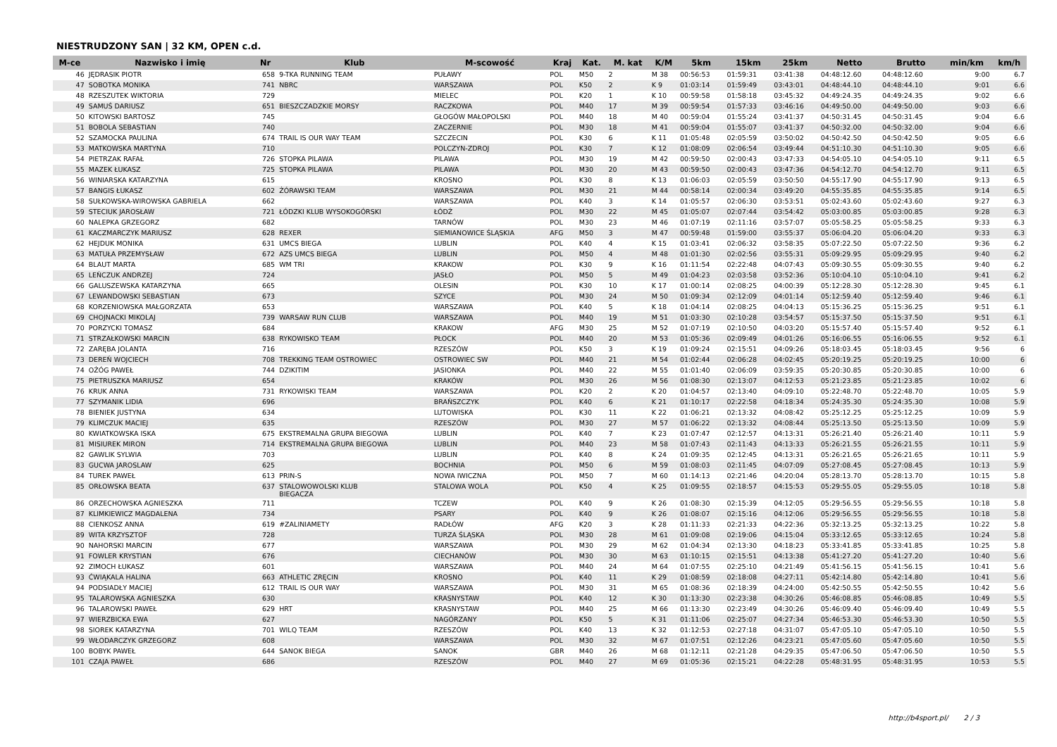NIESTRUDZONY SAN | 32 KM, OPEN c.d.
| M-ce | Nazwisko i imię | Nr | Klub | M-scowość | Kraj | Kat. | M. kat | K/M | 5km | 15km | 25km | Netto | Brutto | min/km | km/h |
| --- | --- | --- | --- | --- | --- | --- | --- | --- | --- | --- | --- | --- | --- | --- | --- |
| 46 | JĘDRASIK PIOTR | 658 | 9-TKA RUNNING TEAM | PUŁAWY | POL | M50 | 2 | M 38 | 00:56:53 | 01:59:31 | 03:41:38 | 04:48:12.60 | 04:48:12.60 | 9:00 | 6.7 |
| 47 | SOBOTKA MONIKA | 741 | NBRC | WARSZAWA | POL | K50 | 2 | K 9 | 01:03:14 | 01:59:49 | 03:43:01 | 04:48:44.10 | 04:48:44.10 | 9:01 | 6.6 |
| 48 | RZESZUTEK WIKTORIA | 729 | | MIELEC | POL | K20 | 1 | K 10 | 00:59:58 | 01:58:18 | 03:45:32 | 04:49:24.35 | 04:49:24.35 | 9:02 | 6.6 |
| 49 | SAMUŚ DARIUSZ | 651 | BIESZCZADZKIE MORSY | RACZKOWA | POL | M40 | 17 | M 39 | 00:59:54 | 01:57:33 | 03:46:16 | 04:49:50.00 | 04:49:50.00 | 9:03 | 6.6 |
| 50 | KITOWSKI BARTOSZ | 745 | | GŁOGÓW MAŁOPOLSKI | POL | M40 | 18 | M 40 | 00:59:04 | 01:55:24 | 03:41:37 | 04:50:31.45 | 04:50:31.45 | 9:04 | 6.6 |
| 51 | BOBOLA SEBASTIAN | 740 | | ZACZERNIE | POL | M30 | 18 | M 41 | 00:59:04 | 01:55:07 | 03:41:37 | 04:50:32.00 | 04:50:32.00 | 9:04 | 6.6 |
| 52 | SZAMOCKA PAULINA | 674 | TRAIL IS OUR WAY TEAM | SZCZECIN | POL | K30 | 6 | K 11 | 01:05:48 | 02:05:59 | 03:50:02 | 04:50:42.50 | 04:50:42.50 | 9:05 | 6.6 |
| 53 | MATKOWSKA MARTYNA | 710 | | POLCZYN-ZDROJ | POL | K30 | 7 | K 12 | 01:08:09 | 02:06:54 | 03:49:44 | 04:51:10.30 | 04:51:10.30 | 9:05 | 6.6 |
| 54 | PIETRZAK RAFAŁ | 726 | STOPKA PILAWA | PILAWA | POL | M30 | 19 | M 42 | 00:59:50 | 02:00:43 | 03:47:33 | 04:54:05.10 | 04:54:05.10 | 9:11 | 6.5 |
| 55 | MAZEK ŁUKASZ | 725 | STOPKA PILAWA | PILAWA | POL | M30 | 20 | M 43 | 00:59:50 | 02:00:43 | 03:47:36 | 04:54:12.70 | 04:54:12.70 | 9:11 | 6.5 |
| 56 | WINIARSKA KATARZYNA | 615 | | KROSNO | POL | K30 | 8 | K 13 | 01:06:03 | 02:05:59 | 03:50:50 | 04:55:17.90 | 04:55:17.90 | 9:13 | 6.5 |
| 57 | BANGIS ŁUKASZ | 602 | ŻÓRAWSKI TEAM | WARSZAWA | POL | M30 | 21 | M 44 | 00:58:14 | 02:00:34 | 03:49:20 | 04:55:35.85 | 04:55:35.85 | 9:14 | 6.5 |
| 58 | SUŁKOWSKA-WIROWSKA GABRIELA | 662 | | WARSZAWA | POL | K40 | 3 | K 14 | 01:05:57 | 02:06:30 | 03:53:51 | 05:02:43.60 | 05:02:43.60 | 9:27 | 6.3 |
| 59 | STECIUK JAROSŁAW | 721 | ŁÓDZKI KLUB WYSOKOGÓRSKI | ŁÓDŹ | POL | M30 | 22 | M 45 | 01:05:07 | 02:07:44 | 03:54:42 | 05:03:00.85 | 05:03:00.85 | 9:28 | 6.3 |
| 60 | NALEPKA GRZEGORZ | 682 | | TARNÓW | POL | M30 | 23 | M 46 | 01:07:19 | 02:11:16 | 03:57:07 | 05:05:58.25 | 05:05:58.25 | 9:33 | 6.3 |
| 61 | KACZMARCZYK MARIUSZ | 628 | REXER | SIEMIANOWICE ŚLĄSKIA | AFG | M50 | 3 | M 47 | 00:59:48 | 01:59:00 | 03:55:37 | 05:06:04.20 | 05:06:04.20 | 9:33 | 6.3 |
| 62 | HEJDUK MONIKA | 631 | UMCS BIEGA | LUBLIN | POL | K40 | 4 | K 15 | 01:03:41 | 02:06:32 | 03:58:35 | 05:07:22.50 | 05:07:22.50 | 9:36 | 6.2 |
| 63 | MATUŁA PRZEMYSŁAW | 672 | AZS UMCS BIEGA | LUBLIN | POL | M50 | 4 | M 48 | 01:01:30 | 02:02:56 | 03:55:31 | 05:09:29.95 | 05:09:29.95 | 9:40 | 6.2 |
| 64 | BLAUT MARTA | 685 | WM TRI | KRAKOW | POL | K30 | 9 | K 16 | 01:11:54 | 02:22:48 | 04:07:43 | 05:09:30.55 | 05:09:30.55 | 9:40 | 6.2 |
| 65 | LEŃCZUK ANDRZEJ | 724 | | JASŁO | POL | M50 | 5 | M 49 | 01:04:23 | 02:03:58 | 03:52:36 | 05:10:04.10 | 05:10:04.10 | 9:41 | 6.2 |
| 66 | GALUSZEWSKA KATARZYNA | 665 | | OLESIN | POL | K30 | 10 | K 17 | 01:00:14 | 02:08:25 | 04:00:39 | 05:12:28.30 | 05:12:28.30 | 9:45 | 6.1 |
| 67 | LEWANDOWSKI SEBASTIAN | 673 | | SZYCE | POL | M30 | 24 | M 50 | 01:09:34 | 02:12:09 | 04:01:14 | 05:12:59.40 | 05:12:59.40 | 9:46 | 6.1 |
| 68 | KORZENIOWSKA MAŁGORZATA | 653 | | WARSZAWA | POL | K40 | 5 | K 18 | 01:04:14 | 02:08:25 | 04:04:13 | 05:15:36.25 | 05:15:36.25 | 9:51 | 6.1 |
| 69 | CHOJNACKI MIKOLAJ | 739 | WARSAW RUN CLUB | WARSZAWA | POL | M40 | 19 | M 51 | 01:03:30 | 02:10:28 | 03:54:57 | 05:15:37.50 | 05:15:37.50 | 9:51 | 6.1 |
| 70 | PORZYCKI TOMASZ | 684 | | KRAKOW | AFG | M30 | 25 | M 52 | 01:07:19 | 02:10:50 | 04:03:20 | 05:15:57.40 | 05:15:57.40 | 9:52 | 6.1 |
| 71 | STRZAŁKOWSKI MARCIN | 638 | RYKOWISKO TEAM | PŁOCK | POL | M40 | 20 | M 53 | 01:05:36 | 02:09:49 | 04:01:26 | 05:16:06.55 | 05:16:06.55 | 9:52 | 6.1 |
| 72 | ZARĘBA JOLANTA | 716 | | RZESZÓW | POL | K50 | 3 | K 19 | 01:09:24 | 02:15:51 | 04:09:26 | 05:18:03.45 | 05:18:03.45 | 9:56 | 6 |
| 73 | DEREŃ WOJCIECH | 708 | TREKKING TEAM OSTROWIEC | OSTROWIEC SW | POL | M40 | 21 | M 54 | 01:02:44 | 02:06:28 | 04:02:45 | 05:20:19.25 | 05:20:19.25 | 10:00 | 6 |
| 74 | OŻÓG PAWEŁ | 744 | DZIKITIM | JASIONKA | POL | M40 | 22 | M 55 | 01:01:40 | 02:06:09 | 03:59:35 | 05:20:30.85 | 05:20:30.85 | 10:00 | 6 |
| 75 | PIETRUSZKA MARIUSZ | 654 | | KRAKÓW | POL | M30 | 26 | M 56 | 01:08:30 | 02:13:07 | 04:12:53 | 05:21:23.85 | 05:21:23.85 | 10:02 | 6 |
| 76 | KRUK ANNA | 731 | RYKOWISKI TEAM | WARSZAWA | POL | K20 | 2 | K 20 | 01:04:57 | 02:13:40 | 04:09:10 | 05:22:48.70 | 05:22:48.70 | 10:05 | 5.9 |
| 77 | SZYMANIK LIDIA | 696 | | BRAŃSZCZYK | POL | K40 | 6 | K 21 | 01:10:17 | 02:22:58 | 04:18:34 | 05:24:35.30 | 05:24:35.30 | 10:08 | 5.9 |
| 78 | BIENIEK JUSTYNA | 634 | | LUTOWISKA | POL | K30 | 11 | K 22 | 01:06:21 | 02:13:32 | 04:08:42 | 05:25:12.25 | 05:25:12.25 | 10:09 | 5.9 |
| 79 | KLIMCZUK MACIEJ | 635 | | RZESZÓW | POL | M30 | 27 | M 57 | 01:06:22 | 02:13:32 | 04:08:44 | 05:25:13.50 | 05:25:13.50 | 10:09 | 5.9 |
| 80 | KWIATKOWSKA ISKA | 675 | EKSTREMALNA GRUPA BIEGOWA | LUBLIN | POL | K40 | 7 | K 23 | 01:07:47 | 02:12:57 | 04:13:31 | 05:26:21.40 | 05:26:21.40 | 10:11 | 5.9 |
| 81 | MISIUREK MIRON | 714 | EKSTREMALNA GRUPA BIEGOWA | LUBLIN | POL | M40 | 23 | M 58 | 01:07:43 | 02:11:43 | 04:13:33 | 05:26:21.55 | 05:26:21.55 | 10:11 | 5.9 |
| 82 | GAWLIK SYLWIA | 703 | | LUBLIN | POL | K40 | 8 | K 24 | 01:09:35 | 02:12:45 | 04:13:31 | 05:26:21.65 | 05:26:21.65 | 10:11 | 5.9 |
| 83 | GUCWA JAROSLAW | 625 | | BOCHNIA | POL | M50 | 6 | M 59 | 01:08:03 | 02:11:45 | 04:07:09 | 05:27:08.45 | 05:27:08.45 | 10:13 | 5.9 |
| 84 | TUREK PAWEŁ | 613 | PRIN-S | NOWA IWICZNA | POL | M50 | 7 | M 60 | 01:14:13 | 02:21:46 | 04:20:04 | 05:28:13.70 | 05:28:13.70 | 10:15 | 5.8 |
| 85 | ORŁOWSKA BEATA | 637 | STALOWOWOLSKI KLUB BIEGACZA | STALOWA WOLA | POL | K50 | 4 | K 25 | 01:09:55 | 02:18:57 | 04:15:53 | 05:29:55.05 | 05:29:55.05 | 10:18 | 5.8 |
| 86 | ORZECHOWSKA AGNIESZKA | 711 | | TCZEW | POL | K40 | 9 | K 26 | 01:08:30 | 02:15:39 | 04:12:05 | 05:29:56.55 | 05:29:56.55 | 10:18 | 5.8 |
| 87 | KLIMKIEWICZ MAGDALENA | 734 | | PSARY | POL | K40 | 9 | K 26 | 01:08:07 | 02:15:16 | 04:12:06 | 05:29:56.55 | 05:29:56.55 | 10:18 | 5.8 |
| 88 | CIENKOSZ ANNA | 619 | #ZALINIAMETY | RADŁÓW | AFG | K20 | 3 | K 28 | 01:11:33 | 02:21:33 | 04:22:36 | 05:32:13.25 | 05:32:13.25 | 10:22 | 5.8 |
| 89 | WITA KRZYSZTOF | 728 | | TURZA ŚLĄSKA | POL | M30 | 28 | M 61 | 01:09:08 | 02:19:06 | 04:15:04 | 05:33:12.65 | 05:33:12.65 | 10:24 | 5.8 |
| 90 | NAHORSKI MARCIN | 677 | | WARSZAWA | POL | M30 | 29 | M 62 | 01:04:34 | 02:13:30 | 04:18:23 | 05:33:41.85 | 05:33:41.85 | 10:25 | 5.8 |
| 91 | FOWLER KRYSTIAN | 676 | | CIECHANÓW | POL | M30 | 30 | M 63 | 01:10:15 | 02:15:51 | 04:13:38 | 05:41:27.20 | 05:41:27.20 | 10:40 | 5.6 |
| 92 | ZIMOCH ŁUKASZ | 601 | | WARSZAWA | POL | M40 | 24 | M 64 | 01:07:55 | 02:25:10 | 04:21:49 | 05:41:56.15 | 05:41:56.15 | 10:41 | 5.6 |
| 93 | ĆWIĄKALA HALINA | 663 | ATHLETIC ZRĘCIN | KROSNO | POL | K40 | 11 | K 29 | 01:08:59 | 02:18:08 | 04:27:11 | 05:42:14.80 | 05:42:14.80 | 10:41 | 5.6 |
| 94 | PODSIADŁY MACIEJ | 612 | TRAIL IS OUR WAY | WARSZAWA | POL | M30 | 31 | M 65 | 01:08:36 | 02:18:39 | 04:24:00 | 05:42:50.55 | 05:42:50.55 | 10:42 | 5.6 |
| 95 | TALAROWSKA AGNIESZKA | 630 | | KRASNYSTAW | POL | K40 | 12 | K 30 | 01:13:30 | 02:23:38 | 04:30:26 | 05:46:08.85 | 05:46:08.85 | 10:49 | 5.5 |
| 96 | TALAROWSKI PAWEŁ | 629 | HRT | KRASNYSTAW | POL | M40 | 25 | M 66 | 01:13:30 | 02:23:49 | 04:30:26 | 05:46:09.40 | 05:46:09.40 | 10:49 | 5.5 |
| 97 | WIERZBICKA EWA | 627 | | NAGÓRZANY | POL | K50 | 5 | K 31 | 01:11:06 | 02:25:07 | 04:27:34 | 05:46:53.30 | 05:46:53.30 | 10:50 | 5.5 |
| 98 | SIOREK KATARZYNA | 701 | WILQ TEAM | RZESZÓW | POL | K40 | 13 | K 32 | 01:12:53 | 02:27:18 | 04:31:07 | 05:47:05.10 | 05:47:05.10 | 10:50 | 5.5 |
| 99 | WŁODARCZYK GRZEGORZ | 608 | | WARSZAWA | POL | M30 | 32 | M 67 | 01:07:51 | 02:12:26 | 04:23:21 | 05:47:05.60 | 05:47:05.60 | 10:50 | 5.5 |
| 100 | BOBYK PAWEŁ | 644 | SANOK BIEGA | SANOK | GBR | M40 | 26 | M 68 | 01:12:11 | 02:21:28 | 04:29:35 | 05:47:06.50 | 05:47:06.50 | 10:50 | 5.5 |
| 101 | CZAJA PAWEŁ | 686 | | RZESZÓW | POL | M40 | 27 | M 69 | 01:05:36 | 02:15:21 | 04:22:28 | 05:48:31.95 | 05:48:31.95 | 10:53 | 5.5 |
http://b4sport.pl/ 2 / 3